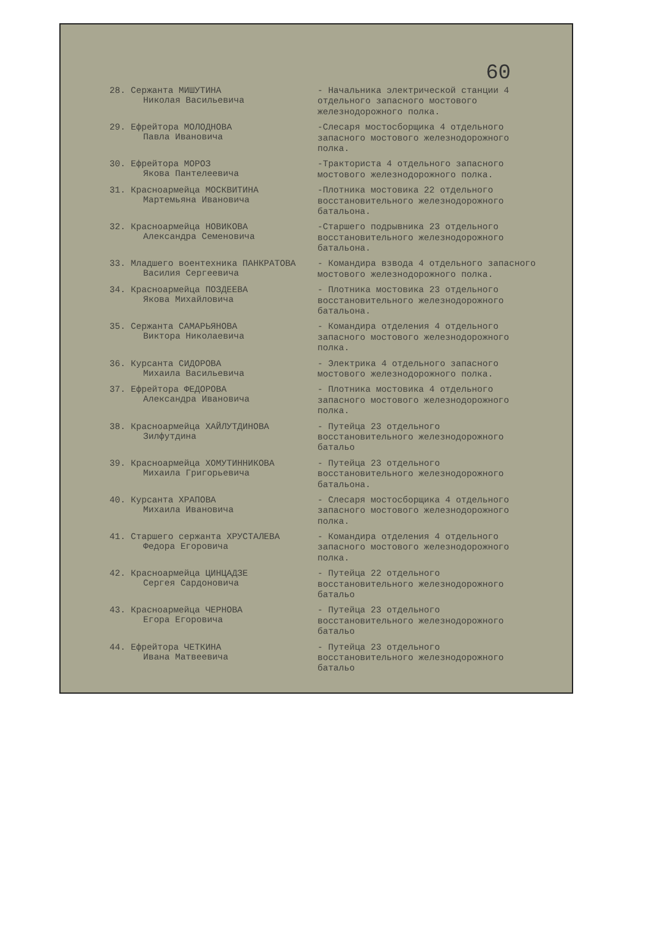60
28. Сержанта МИШУТИНА
Николая Васильевича
- Начальника электрической станции 4 отдельного запасного мостового железнодорожного полка.
29. Ефрейтора МОЛОДНОВА
Павла Ивановича
-Слесаря мостосборщика 4 отдельного запасного мостового железнодорожного полка.
30. Ефрейтора МОРОЗ
Якова Пантелеевича
-Тракториста 4 отдельного запасного мостового железнодорожного полка.
31. Красноармейца МОСКВИТИНА
Мартемьяна Ивановича
-Плотника мостовика 22 отдельного восстановительного железнодорожного батальона.
32. Красноармейца НОВИКОВА
Александра Семеновича
-Старшего подрывника 23 отдельного восстановительного железнодорожного батальона.
33. Младшего воентехника ПАНКРАТОВА
Василия Сергеевича
- Командира взвода 4 отдельного запасного мостового железнодорожного полка.
34. Красноармейца ПОЗДЕЕВА
Якова Михайловича
- Плотника мостовика 23 отдельного восстановительного железнодорожного батальона.
35. Сержанта САМАРЬЯНОВА
Виктора Николаевича
- Командира отделения 4 отдельного запасного мостового железнодорожного полка.
36. Курсанта СИДОРОВА
Михаила Васильевича
- Электрика 4 отдельного запасного мостового железнодорожного полка.
37. Ефрейтора ФЕДОРОВА
Александра Ивановича
- Плотника мостовика 4 отдельного запасного мостового железнодорожного полка.
38. Красноармейца ХАЙЛУТДИНОВА
Зилфутдина
- Путейца 23 отдельного восстановительного железнодорожного батальо
39. Красноармейца ХОМУТИННИКОВА
Михаила Григорьевича
- Путейца 23 отдельного восстановительного железнодорожного батальона.
40. Курсанта ХРАПОВА
Михаила Ивановича
- Слесаря мостосборщика 4 отдельного запасного мостового железнодорожного полка.
41. Старшего сержанта ХРУСТАЛЕВА
Федора Егоровича
- Командира отделения 4 отдельного запасного мостового железнодорожного полка.
42. Красноармейца ЦИНЦАДЗЕ
Сергея Сардоновича
- Путейца 22 отдельного восстановительного железнодорожного батальо
43. Красноармейца ЧЕРНОВА
Егора Егоровича
- Путейца 23 отдельного восстановительного железнодорожного батальо
44. Ефрейтора ЧЕТКИНА
Ивана Матвеевича
- Путейца 23 отдельного восстановительного железнодорожного батальо